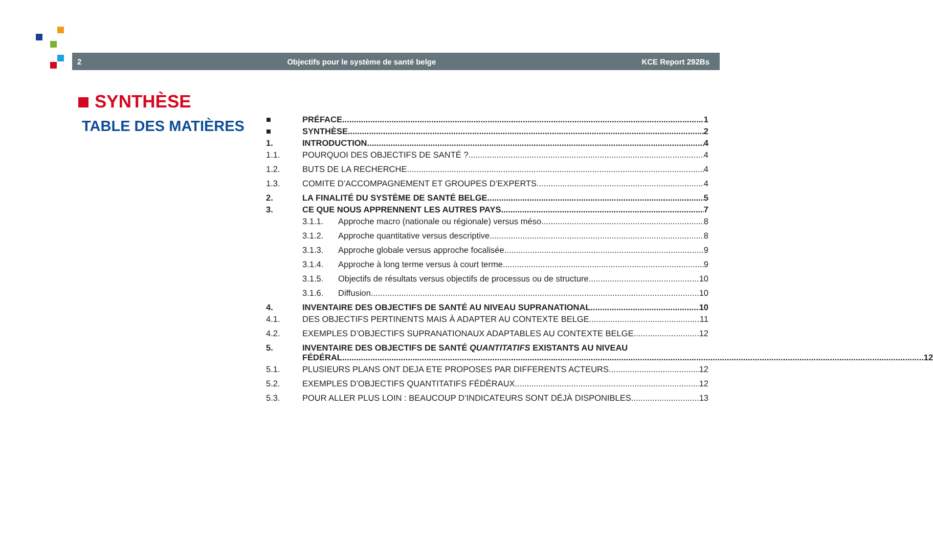2 Objectifs pour le système de santé belge KCE Report 292Bs
SYNTHÈSE
TABLE DES MATIÈRES
■ PRÉFACE 1
■ SYNTHÈSE 2
1. INTRODUCTION 4
1.1. POURQUOI DES OBJECTIFS DE SANTÉ ? 4
1.2. BUTS DE LA RECHERCHE 4
1.3. COMITE D’ACCOMPAGNEMENT ET GROUPES D’EXPERTS 4
2. LA FINALITÉ DU SYSTÈME DE SANTÉ BELGE 5
3. CE QUE NOUS APPRENNENT LES AUTRES PAYS 7
3.1.1. Approche macro (nationale ou régionale) versus méso 8
3.1.2. Approche quantitative versus descriptive 8
3.1.3. Approche globale versus approche focalisée 9
3.1.4. Approche à long terme versus à court terme 9
3.1.5. Objectifs de résultats versus objectifs de processus ou de structure 10
3.1.6. Diffusion 10
4. INVENTAIRE DES OBJECTIFS DE SANTÉ AU NIVEAU SUPRANATIONAL 10
4.1. DES OBJECTIFS PERTINENTS MAIS À ADAPTER AU CONTEXTE BELGE 11
4.2. EXEMPLES D’OBJECTIFS SUPRANATIONAUX ADAPTABLES AU CONTEXTE BELGE 12
5. INVENTAIRE DES OBJECTIFS DE SANTÉ QUANTITATIFS EXISTANTS AU NIVEAU
FÉDÉRAL 12
5.1. PLUSIEURS PLANS ONT DEJA ETE PROPOSES PAR DIFFERENTS ACTEURS 12
5.2. EXEMPLES D’OBJECTIFS QUANTITATIFS FÉDÉRAUX 12
5.3. POUR ALLER PLUS LOIN : BEAUCOUP D’INDICATEURS SONT DÉJÀ DISPONIBLES 13